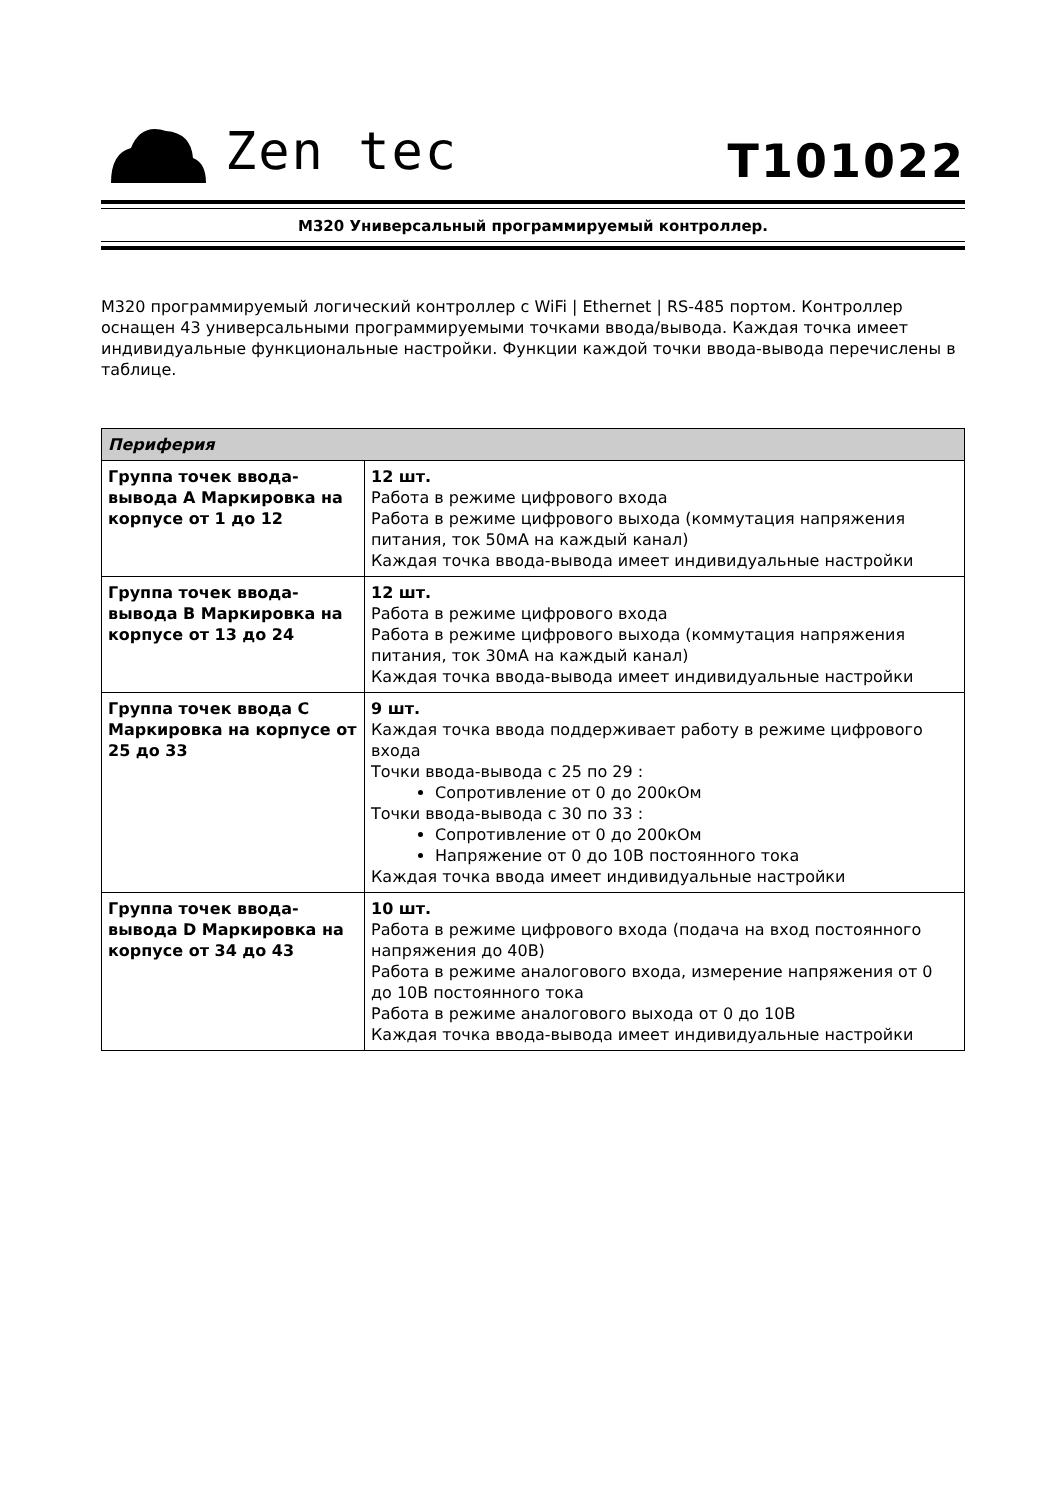Zen tec
T101022
M320 Универсальный программируемый контроллер.
M320 программируемый логический контроллер с WiFi | Ethernet | RS-485 портом. Контроллер оснащен 43 универсальными программируемыми точками ввода/вывода. Каждая точка имеет индивидуальные функциональные настройки. Функции каждой точки ввода-вывода перечислены в таблице.
| Периферия | |
| --- | --- |
| Группа точек ввода-вывода A Маркировка на корпусе от 1 до 12 | 12 шт. Работа в режиме цифрового входа Работа в режиме цифрового выхода (коммутация напряжения питания, ток 50мА на каждый канал) Каждая точка ввода-вывода имеет индивидуальные настройки |
| Группа точек ввода-вывода B Маркировка на корпусе от 13 до 24 | 12 шт. Работа в режиме цифрового входа Работа в режиме цифрового выхода (коммутация напряжения питания, ток 30мА на каждый канал) Каждая точка ввода-вывода имеет индивидуальные настройки |
| Группа точек ввода C Маркировка на корпусе от 25 до 33 | 9 шт. Каждая точка ввода поддерживает работу в режиме цифрового входа Точки ввода-вывода с 25 по 29 : Сопротивление от 0 до 200кОм Точки ввода-вывода с 30 по 33 : Сопротивление от 0 до 200кОм Напряжение от 0 до 10В постоянного тока Каждая точка ввода имеет индивидуальные настройки |
| Группа точек ввода-вывода D Маркировка на корпусе от 34 до 43 | 10 шт. Работа в режиме цифрового входа (подача на вход постоянного напряжения до 40В) Работа в режиме аналогового входа, измерение напряжения от 0 до 10В постоянного тока Работа в режиме аналогового выхода от 0 до 10В Каждая точка ввода-вывода имеет индивидуальные настройки |